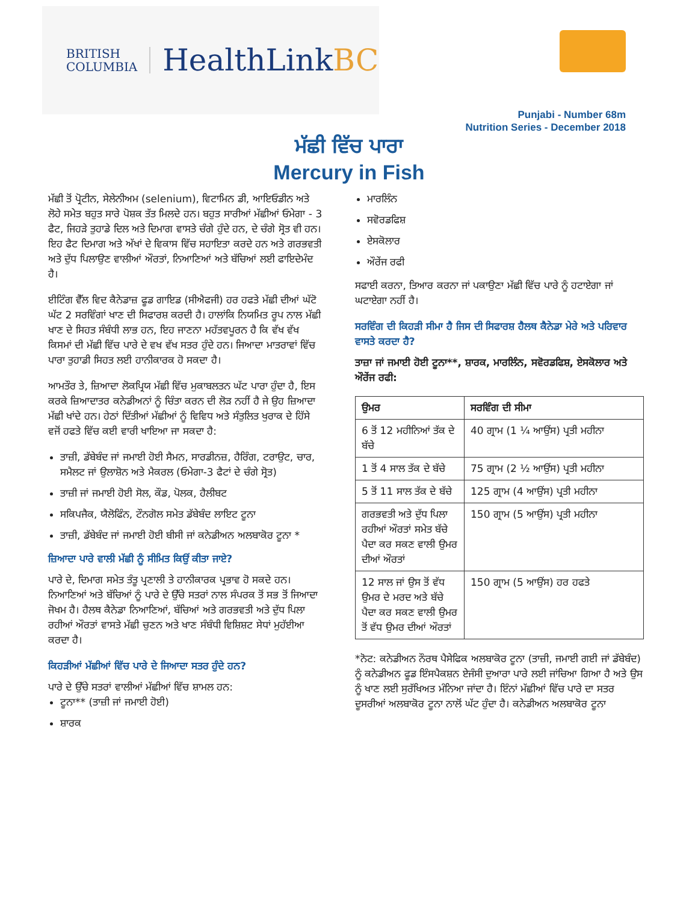BRITISH
COLUMBIA
HealthLinkBC
Punjabi - Number 68m
Nutrition Series - December 2018
ਮੱਛੀ ਵਿੱਚ ਪਾਰਾ
Mercury in Fish
ਮੱਛੀ ਤੋਂ ਪ੍ਰੋਟੀਨ, ਸੇਲੇਨੀਅਮ (selenium), ਵਿਟਾਮਿਨ ਡੀ, ਆਇਓਡੀਨ ਅਤੇ ਲੋਹੇ ਸਮੇਤ ਬਹੁਤ ਸਾਰੇ ਪੋਸ਼ਕ ਤੱਤ ਮਿਲਦੇ ਹਨ। ਬਹੁਤ ਸਾਰੀਆਂ ਮੱਛੀਆਂ ਓਮੇਗਾ - 3 ਫੈਟ, ਜਿਹੜੇ ਤੁਹਾਡੇ ਦਿਲ ਅਤੇ ਦਿਮਾਗ ਵਾਸਤੇ ਚੰਗੇ ਹੁੰਦੇ ਹਨ, ਦੇ ਚੰਗੇ ਸ੍ਰੋਤ ਵੀ ਹਨ। ਇਹ ਫੈਟ ਦਿਮਾਗ ਅਤੇ ਅੱਖਾਂ ਦੇ ਵਿਕਾਸ ਵਿੱਚ ਸਹਾਇਤਾ ਕਰਦੇ ਹਨ ਅਤੇ ਗਰਭਵਤੀ ਅਤੇ ਦੁੱਧ ਪਿਲਾਉਣ ਵਾਲੀਆਂ ਔਰਤਾਂ, ਨਿਆਣਿਆਂ ਅਤੇ ਬੱਚਿਆਂ ਲਈ ਫਾਇਦੇਮੰਦ ਹੈ।
ਈਟਿੰਗ ਵੈੱਲ ਵਿਦ ਕੈਨੇਡਾਜ਼ ਫੂਡ ਗਾਇਡ (ਸੀਐਫਜੀ) ਹਰ ਹਫਤੇ ਮੱਛੀ ਦੀਆਂ ਘੱਟੋ ਘੱਟ 2 ਸਰਵਿੰਗਾਂ ਖਾਣ ਦੀ ਸਿਫਾਰਸ਼ ਕਰਦੀ ਹੈ। ਹਾਲਾਂਕਿ ਨਿਯਮਿਤ ਰੂਪ ਨਾਲ ਮੱਛੀ ਖਾਣ ਦੇ ਸਿਹਤ ਸੰਬੰਧੀ ਲਾਭ ਹਨ, ਇਹ ਜਾਣਨਾ ਮਹੱਤਵਪੂਰਨ ਹੈ ਕਿ ਵੱਖ ਵੱਖ ਕਿਸਮਾਂ ਦੀ ਮੱਛੀ ਵਿੱਚ ਪਾਰੇ ਦੇ ਵਖ ਵੱਖ ਸਤਰ ਹੁੰਦੇ ਹਨ। ਜਿਆਦਾ ਮਾਤਰਾਵਾਂ ਵਿੱਚ ਪਾਰਾ ਤੁਹਾਡੀ ਸਿਹਤ ਲਈ ਹਾਨੀਕਾਰਕ ਹੋ ਸਕਦਾ ਹੈ।
ਆਮਤੌਰ ਤੇ, ਜ਼ਿਆਦਾ ਲੋਕਪ੍ਰਿਯ ਮੱਛੀ ਵਿੱਚ ਮੁਕਾਬਲਤਨ ਘੱਟ ਪਾਰਾ ਹੁੰਦਾ ਹੈ, ਇਸ ਕਰਕੇ ਜ਼ਿਆਦਾਤਰ ਕਨੇਡੀਅਨਾਂ ਨੂੰ ਚਿੰਤਾ ਕਰਨ ਦੀ ਲੋੜ ਨਹੀਂ ਹੈ ਜੇ ਉਹ ਜ਼ਿਆਦਾ ਮੱਛੀ ਖਾਂਦੇ ਹਨ। ਹੇਠਾਂ ਦਿੱਤੀਆਂ ਮੱਛੀਆਂ ਨੂੰ ਵਿਵਿਧ ਅਤੇ ਸੰਤੁਲਿਤ ਖੁਰਾਕ ਦੇ ਹਿੱਸੇ ਵਜੋਂ ਹਫਤੇ ਵਿੱਚ ਕਈ ਵਾਰੀ ਖਾਇਆ ਜਾ ਸਕਦਾ ਹੈ:
ਤਾਜ਼ੀ, ਡੱਬੇਬੰਦ ਜਾਂ ਜਮਾਈ ਹੋਈ ਸੈਮਨ, ਸਾਰਡੀਨਜ਼, ਹੈਰਿੰਗ, ਟਰਾਉਟ, ਚਾਰ, ਸਮੈਲਟ ਜਾਂ ਉਲਾਸ਼ੋਨ ਅਤੇ ਮੈਕਰਲ (ਓਮੇਗਾ-3 ਫੈਟਾਂ ਦੇ ਚੰਗੇ ਸ੍ਰੋਤ)
ਤਾਜ਼ੀ ਜਾਂ ਜਮਾਈ ਹੋਈ ਸੋਲ, ਕੌਡ, ਪੋਲਕ, ਹੈਲੀਬਟ
ਸਕਿਪਜੈਕ, ਯੈਲੋਫਿੰਨ, ਟੌਨਗੋਲ ਸਮੇਤ ਡੱਬੇਬੰਦ ਲਾਇਟ ਟੂਨਾ
ਤਾਜ਼ੀ, ਡੱਬੇਬੰਦ ਜਾਂ ਜਮਾਈ ਹੋਈ ਬੀਸੀ ਜਾਂ ਕਨੇਡੀਅਨ ਅਲਬਾਕੋਰ ਟੂਨਾ *
ਜ਼ਿਆਦਾ ਪਾਰੇ ਵਾਲੀ ਮੱਛੀ ਨੂੰ ਸੀਮਿਤ ਕਿਉਂ ਕੀਤਾ ਜਾਏ?
ਪਾਰੇ ਦੇ, ਦਿਮਾਗ ਸਮੇਤ ਤੰਤੂ ਪ੍ਰਣਾਲੀ ਤੇ ਹਾਨੀਕਾਰਕ ਪ੍ਰਭਾਵ ਹੋ ਸਕਦੇ ਹਨ। ਨਿਆਣਿਆਂ ਅਤੇ ਬੱਚਿਆਂ ਨੂੰ ਪਾਰੇ ਦੇ ਉੱਚੇ ਸਤਰਾਂ ਨਾਲ ਸੰਪਰਕ ਤੋਂ ਸਭ ਤੋਂ ਜਿਆਦਾ ਜੋਖਮ ਹੈ। ਹੈਲਥ ਕੈਨੇਡਾ ਨਿਆਣਿਆਂ, ਬੱਚਿਆਂ ਅਤੇ ਗਰਭਵਤੀ ਅਤੇ ਦੁੱਧ ਪਿਲਾ ਰਹੀਆਂ ਔਰਤਾਂ ਵਾਸਤੇ ਮੱਛੀ ਚੁਣਨ ਅਤੇ ਖਾਣ ਸੰਬੰਧੀ ਵਿਸ਼ਿਸ਼ਟ ਸੇਧਾਂ ਮੁਹੱਈਆ ਕਰਦਾ ਹੈ।
ਕਿਹੜੀਆਂ ਮੱਛੀਆਂ ਵਿੱਚ ਪਾਰੇ ਦੇ ਜਿਆਦਾ ਸਤਰ ਹੁੰਦੇ ਹਨ?
ਪਾਰੇ ਦੇ ਉੱਚੇ ਸਤਰਾਂ ਵਾਲੀਆਂ ਮੱਛੀਆਂ ਵਿੱਚ ਸ਼ਾਮਲ ਹਨ:
ਟੂਨਾ** (ਤਾਜ਼ੀ ਜਾਂ ਜਮਾਈ ਹੋਈ)
ਸ਼ਾਰਕ
ਮਾਰਲਿੰਨ
ਸਵੋਰਡਫਿਸ਼
ਏਸਕੋਲਾਰ
ਔਰੇਂਜ ਰਫੀ
ਸਫਾਈ ਕਰਨਾ, ਤਿਆਰ ਕਰਨਾ ਜਾਂ ਪਕਾਉਣਾ ਮੱਛੀ ਵਿੱਚ ਪਾਰੇ ਨੂੰ ਹਟਾਏਗਾ ਜਾਂ ਘਟਾਏਗਾ ਨਹੀਂ ਹੈ।
ਸਰਵਿੰਗ ਦੀ ਕਿਹੜੀ ਸੀਮਾ ਹੈ ਜਿਸ ਦੀ ਸਿਫਾਰਸ਼ ਹੈਲਥ ਕੈਨੇਡਾ ਮੇਰੇ ਅਤੇ ਪਰਿਵਾਰ ਵਾਸਤੇ ਕਰਦਾ ਹੈ?
ਤਾਜ਼ਾ ਜਾਂ ਜਮਾਈ ਹੋਈ ਟੂਨਾ**, ਸ਼ਾਰਕ, ਮਾਰਲਿੰਨ, ਸਵੋਰਡਫਿਸ਼, ਏਸਕੋਲਾਰ ਅਤੇ ਔਰੇਂਜ ਰਫੀ:
| ਉਮਰ | ਸਰਵਿੰਗ ਦੀ ਸੀਮਾ |
| --- | --- |
| 6 ਤੋਂ 12 ਮਹੀਨਿਆਂ ਤੱਕ ਦੇ ਬੱਚੇ | 40 ਗ੍ਰਾਮ (1 ¼ ਆਉਂਸ) ਪ੍ਰਤੀ ਮਹੀਨਾ |
| 1 ਤੋਂ 4 ਸਾਲ ਤੱਕ ਦੇ ਬੱਚੇ | 75 ਗ੍ਰਾਮ (2 ½ ਆਉਂਸ) ਪ੍ਰਤੀ ਮਹੀਨਾ |
| 5 ਤੋਂ 11 ਸਾਲ ਤੱਕ ਦੇ ਬੱਚੇ | 125 ਗ੍ਰਾਮ (4 ਆਉਂਸ) ਪ੍ਰਤੀ ਮਹੀਨਾ |
| ਗਰਭਵਤੀ ਅਤੇ ਦੁੱਧ ਪਿਲਾ ਰਹੀਆਂ ਔਰਤਾਂ ਸਮੇਤ ਬੱਚੇ ਪੈਦਾ ਕਰ ਸਕਣ ਵਾਲੀ ਉਮਰ ਦੀਆਂ ਔਰਤਾਂ | 150 ਗ੍ਰਾਮ (5 ਆਉਂਸ) ਪ੍ਰਤੀ ਮਹੀਨਾ |
| 12 ਸਾਲ ਜਾਂ ਉਸ ਤੋਂ ਵੱਧ ਉਮਰ ਦੇ ਮਰਦ ਅਤੇ ਬੱਚੇ ਪੈਦਾ ਕਰ ਸਕਣ ਵਾਲੀ ਉਮਰ ਤੋਂ ਵੱਧ ਉਮਰ ਦੀਆਂ ਔਰਤਾਂ | 150 ਗ੍ਰਾਮ (5 ਆਉਂਸ) ਹਰ ਹਫਤੇ |
*ਨੋਟ: ਕਨੇਡੀਅਨ ਨੌਰਥ ਪੈਸੇਫਿਕ ਅਲਬਾਕੋਰ ਟੂਨਾ (ਤਾਜ਼ੀ, ਜਮਾਈ ਗਈ ਜਾਂ ਡੱਬੇਬੰਦ) ਨੂੰ ਕਨੇਡੀਅਨ ਫੂਡ ਇੰਸਪੈਕਸ਼ਨ ਏਜੰਸੀ ਦੁਆਰਾ ਪਾਰੇ ਲਈ ਜਾਂਚਿਆ ਗਿਆ ਹੈ ਅਤੇ ਉਸ ਨੂੰ ਖਾਣ ਲਈ ਸੁਰੱਖਿਅਤ ਮੰਨਿਆ ਜਾਂਦਾ ਹੈ। ਇੰਨਾਂ ਮੱਛੀਆਂ ਵਿੱਚ ਪਾਰੇ ਦਾ ਸਤਰ ਦੂਸਰੀਆਂ ਅਲਬਾਕੋਰ ਟੂਨਾ ਨਾਲੋਂ ਘੱਟ ਹੁੰਦਾ ਹੈ। ਕਨੇਡੀਅਨ ਅਲਬਾਕੋਰ ਟੂਨਾ